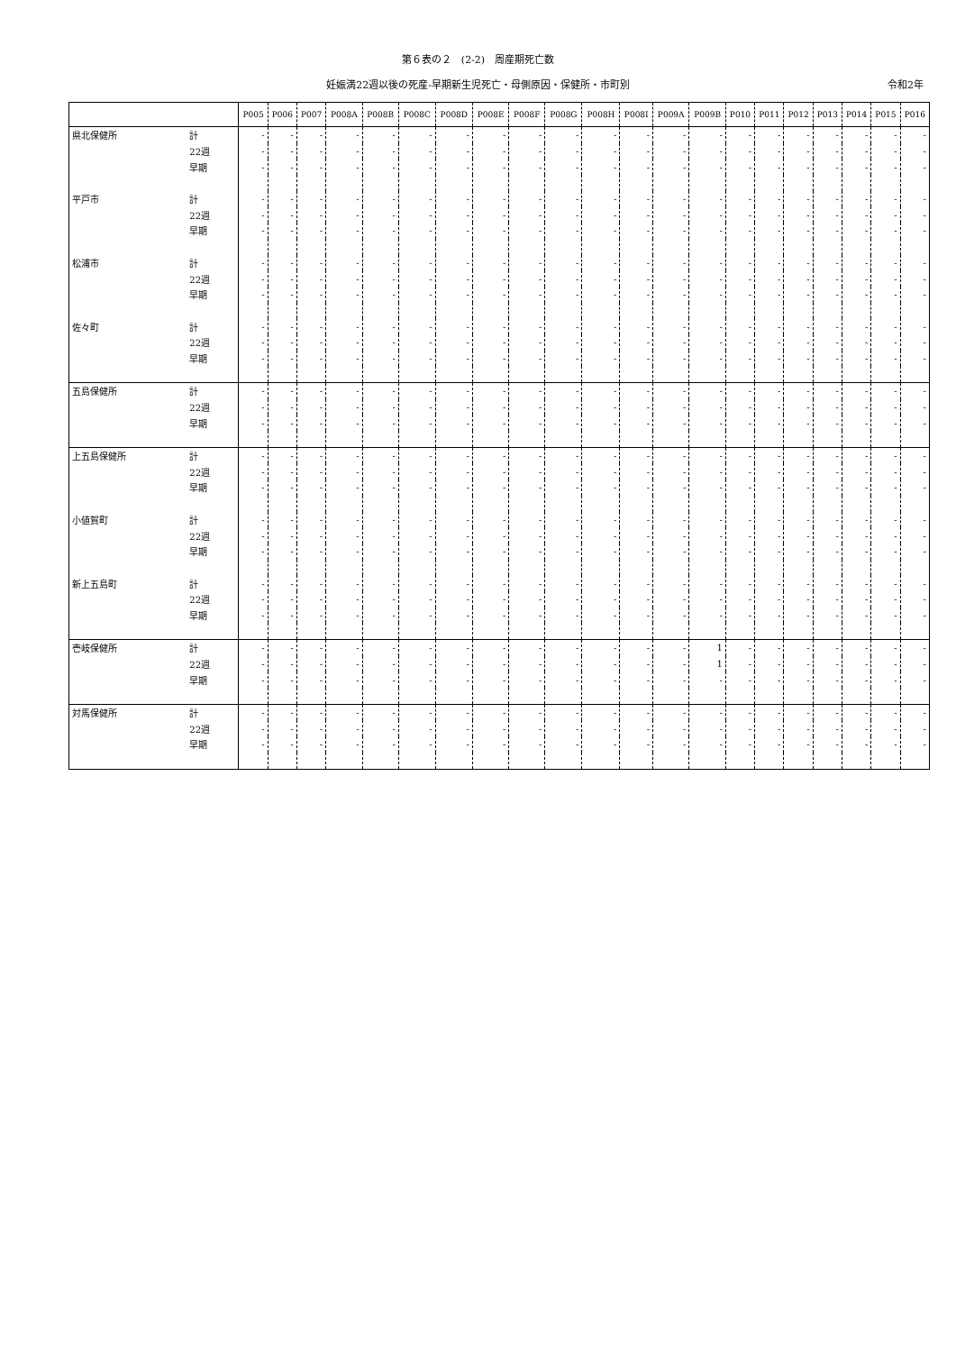第６表の２　(2-2)　周産期死亡数
妊娠満22週以後の死産-早期新生児死亡・母側原因・保健所・市町別 令和2年
| | | P005 | P006 | P007 | P008A | P008B | P008C | P008D | P008E | P008F | P008G | P008H | P008I | P009A | P009B | P010 | P011 | P012 | P013 | P014 | P015 | P016 |
| --- | --- | --- | --- | --- | --- | --- | --- | --- | --- | --- | --- | --- | --- | --- | --- | --- | --- | --- | --- | --- | --- | --- |
| 県北保健所 | 計 | - | - | - | - | - | - | - | - | - | - | - | - | - | - | - | - | - | - | - | - | - |
| | 22週 | - | - | - | - | - | - | - | - | - | - | - | - | - | - | - | - | - | - | - | - | - |
| | 早期 | - | - | - | - | - | - | - | - | - | - | - | - | - | - | - | - | - | - | - | - | - |
| 平戸市 | 計 | - | - | - | - | - | - | - | - | - | - | - | - | - | - | - | - | - | - | - | - | - |
| | 22週 | - | - | - | - | - | - | - | - | - | - | - | - | - | - | - | - | - | - | - | - | - |
| | 早期 | - | - | - | - | - | - | - | - | - | - | - | - | - | - | - | - | - | - | - | - | - |
| 松浦市 | 計 | - | - | - | - | - | - | - | - | - | - | - | - | - | - | - | - | - | - | - | - | - |
| | 22週 | - | - | - | - | - | - | - | - | - | - | - | - | - | - | - | - | - | - | - | - | - |
| | 早期 | - | - | - | - | - | - | - | - | - | - | - | - | - | - | - | - | - | - | - | - | - |
| 佐々町 | 計 | - | - | - | - | - | - | - | - | - | - | - | - | - | - | - | - | - | - | - | - | - |
| | 22週 | - | - | - | - | - | - | - | - | - | - | - | - | - | - | - | - | - | - | - | - | - |
| | 早期 | - | - | - | - | - | - | - | - | - | - | - | - | - | - | - | - | - | - | - | - | - |
| 五島保健所 | 計 | - | - | - | - | - | - | - | - | - | - | - | - | - | - | - | - | - | - | - | - | - |
| | 22週 | - | - | - | - | - | - | - | - | - | - | - | - | - | - | - | - | - | - | - | - | - |
| | 早期 | - | - | - | - | - | - | - | - | - | - | - | - | - | - | - | - | - | - | - | - | - |
| 上五島保健所 | 計 | - | - | - | - | - | - | - | - | - | - | - | - | - | - | - | - | - | - | - | - | - |
| | 22週 | - | - | - | - | - | - | - | - | - | - | - | - | - | - | - | - | - | - | - | - | - |
| | 早期 | - | - | - | - | - | - | - | - | - | - | - | - | - | - | - | - | - | - | - | - | - |
| 小値賀町 | 計 | - | - | - | - | - | - | - | - | - | - | - | - | - | - | - | - | - | - | - | - | - |
| | 22週 | - | - | - | - | - | - | - | - | - | - | - | - | - | - | - | - | - | - | - | - | - |
| | 早期 | - | - | - | - | - | - | - | - | - | - | - | - | - | - | - | - | - | - | - | - | - |
| 新上五島町 | 計 | - | - | - | - | - | - | - | - | - | - | - | - | - | - | - | - | - | - | - | - | - |
| | 22週 | - | - | - | - | - | - | - | - | - | - | - | - | - | - | - | - | - | - | - | - | - |
| | 早期 | - | - | - | - | - | - | - | - | - | - | - | - | - | - | - | - | - | - | - | - | - |
| 壱岐保健所 | 計 | - | - | - | - | - | - | - | - | - | - | - | - | - | 1 | - | - | - | - | - | - | - |
| | 22週 | - | - | - | - | - | - | - | - | - | - | - | - | - | 1 | - | - | - | - | - | - | - |
| | 早期 | - | - | - | - | - | - | - | - | - | - | - | - | - | - | - | - | - | - | - | - | - |
| 対馬保健所 | 計 | - | - | - | - | - | - | - | - | - | - | - | - | - | - | - | - | - | - | - | - | - |
| | 22週 | - | - | - | - | - | - | - | - | - | - | - | - | - | - | - | - | - | - | - | - | - |
| | 早期 | - | - | - | - | - | - | - | - | - | - | - | - | - | - | - | - | - | - | - | - | - |